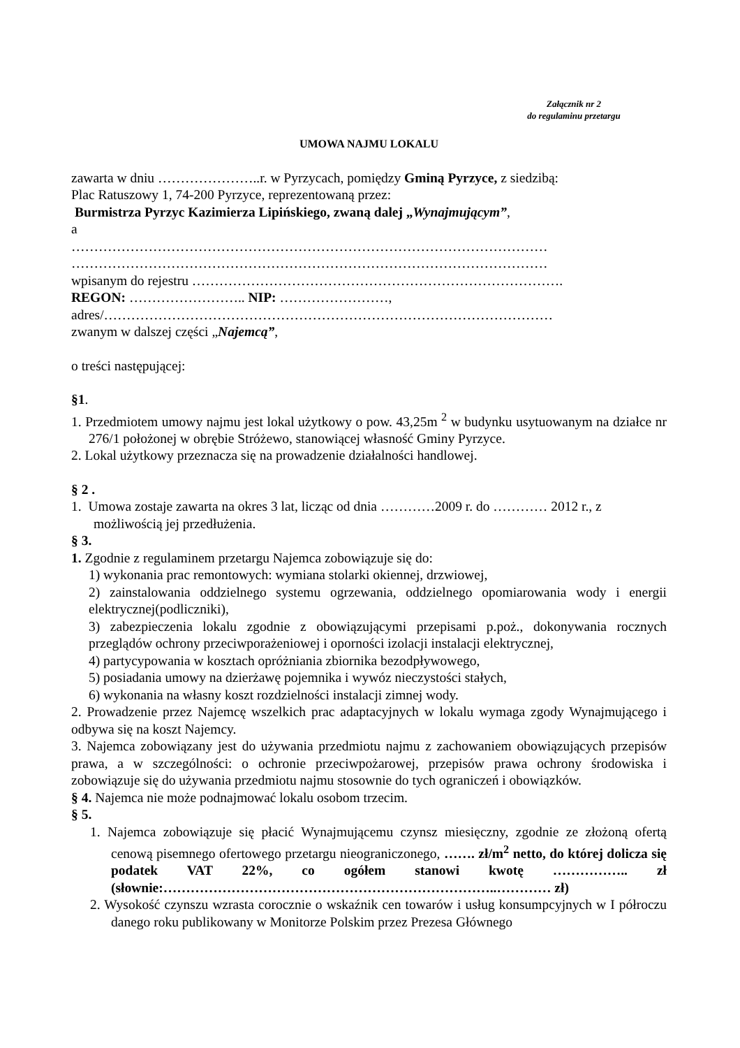Załącznik nr 2
do regulaminu przetargu
UMOWA NAJMU LOKALU
zawarta w dniu …………………..r. w Pyrzycach, pomiędzy Gminą Pyrzyce, z siedzibą:
Plac Ratuszowy 1, 74-200 Pyrzyce, reprezentowaną przez:
Burmistrza Pyrzyc Kazimierza Lipińskiego, zwaną dalej „Wynajmującym”,
a
……………………………………………………………………………………………
……………………………………………………………………………………………
wpisanym do rejestru ……………………………………………………………………….
REGON: …………………….. NIP: ……………………,
adres/………………………………………………………………………………………
zwanym w dalszej części „Najemcą”,
o treści następującej:
§1.
1. Przedmiotem umowy najmu jest lokal użytkowy o pow. 43,25m <sup>2</sup> w budynku usytuowanym na działce nr 276/1 położonej w obrębie Stróżewo, stanowiącej własność Gminy Pyrzyce.
2. Lokal użytkowy przeznacza się na prowadzenie działalności handlowej.
§ 2 .
1. Umowa zostaje zawarta na okres 3 lat, licząc od dnia …………2009 r. do ………… 2012 r., z możliwością jej przedłużenia.
§ 3.
1. Zgodnie z regulaminem przetargu Najemca zobowiązuje się do:
1) wykonania prac remontowych: wymiana stolarki okiennej, drzwiowej,
2) zainstalowania oddzielnego systemu ogrzewania, oddzielnego opomiarowania wody i energii elektrycznej(podliczniki),
3) zabezpieczenia lokalu zgodnie z obowiązującymi przepisami p.poż., dokonywania rocznych przeglądów ochrony przeciwporażeniowej i oporności izolacji instalacji elektrycznej,
4) partycypowania w kosztach opróżniania zbiornika bezodpływowego,
5) posiadania umowy na dzierżawę pojemnika i wywóz nieczystości stałych,
6) wykonania na własny koszt rozdzielności instalacji zimnej wody.
2. Prowadzenie przez Najemcę wszelkich prac adaptacyjnych w lokalu wymaga zgody Wynajmującego i odbywa się na koszt Najemcy.
3. Najemca zobowiązany jest do używania przedmiotu najmu z zachowaniem obowiązujących przepisów prawa, a w szczególności: o ochronie przeciwpożarowej, przepisów prawa ochrony środowiska i zobowiązuje się do używania przedmiotu najmu stosownie do tych ograniczeń i obowiązków.
§ 4. Najemca nie może podnajmować lokalu osobom trzecim.
§ 5.
1. Najemca zobowiązuje się płacić Wynajmującemu czynsz miesięczny, zgodnie ze złożoną ofertą cenową pisemnego ofertowego przetargu nieograniczonego, ……. zł/m<sup>2</sup> netto, do której dolicza się podatek VAT 22%, co ogółem stanowi kwotę …………….. zł (słownie:………………………………………………………………..………… zł)
2. Wysokość czynszu wzrasta corocznie o wskaźnik cen towarów i usług konsumpcyjnych w I półroczu danego roku publikowany w Monitorze Polskim przez Prezesa Głównego